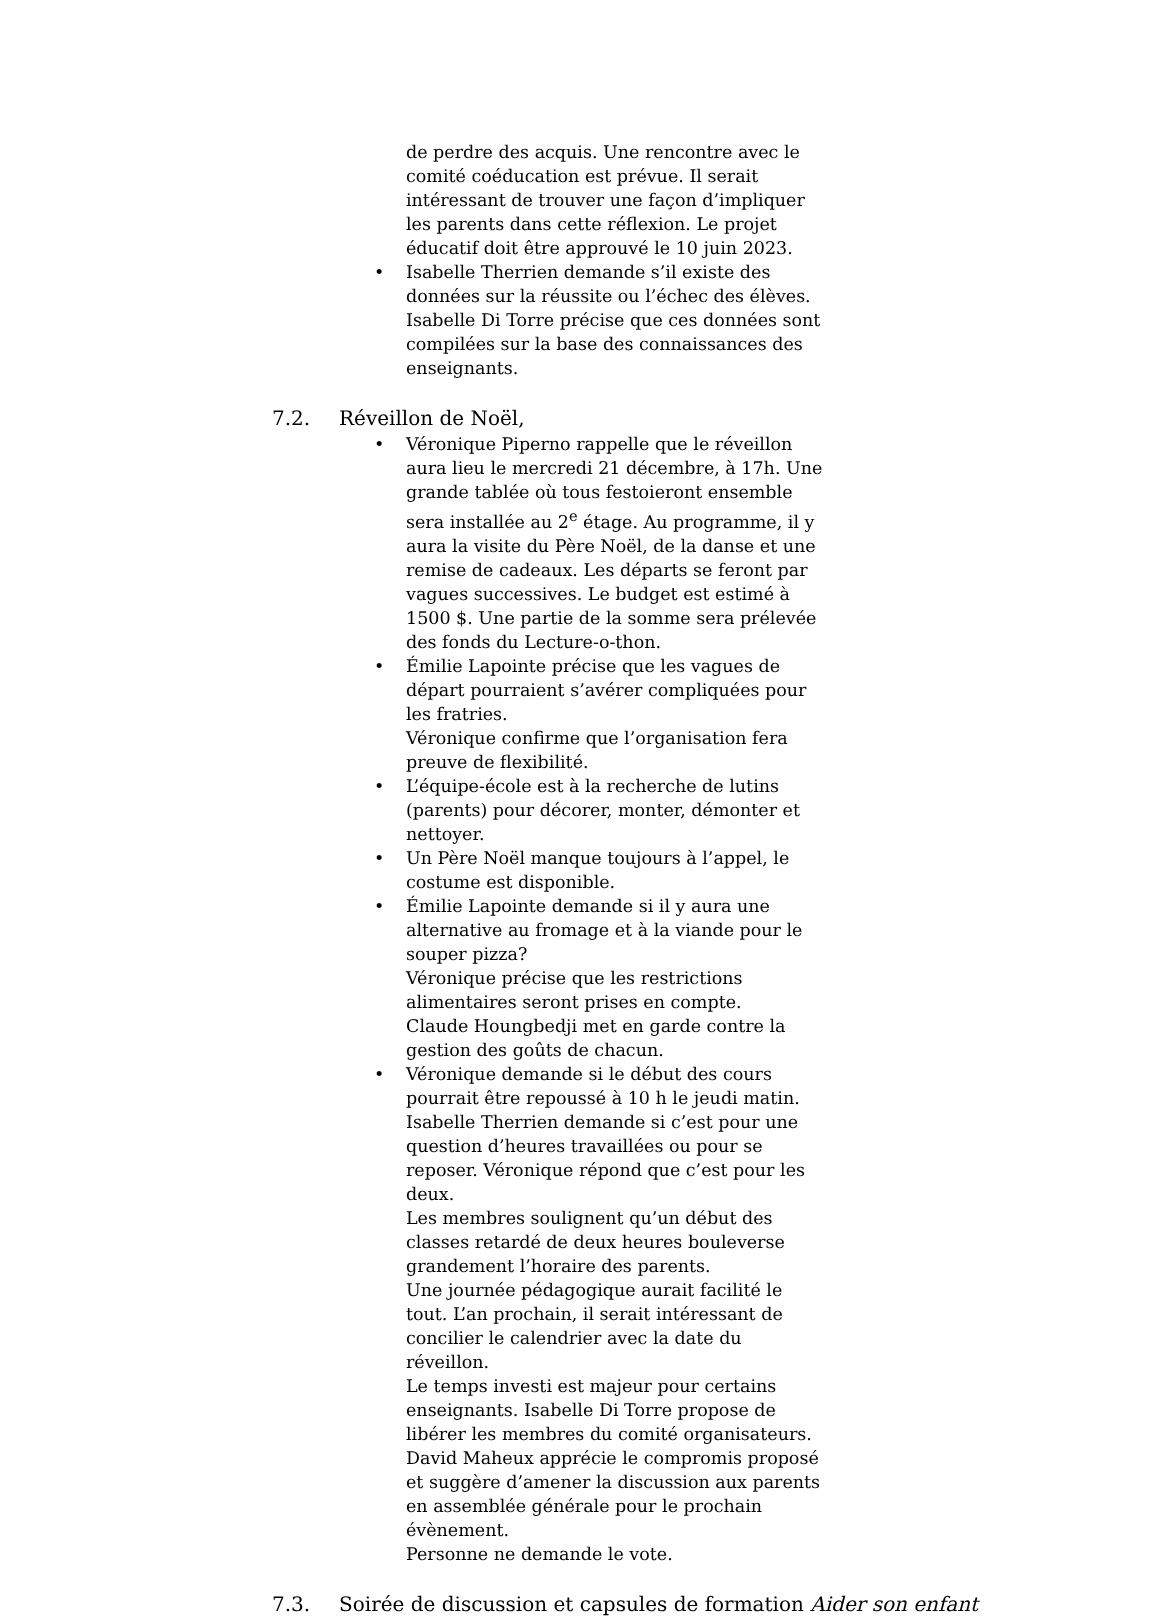de perdre des acquis. Une rencontre avec le comité coéducation est prévue. Il serait intéressant de trouver une façon d’impliquer les parents dans cette réflexion. Le projet éducatif doit être approuvé le 10 juin 2023.
• Isabelle Therrien demande s’il existe des données sur la réussite ou l’échec des élèves.
Isabelle Di Torre précise que ces données sont compilées sur la base des connaissances des enseignants.
7.2. Réveillon de Noël,
• Véronique Piperno rappelle que le réveillon aura lieu le mercredi 21 décembre, à 17h. Une grande tablée où tous festoieront ensemble sera installée au 2<sup>e</sup> étage. Au programme, il y aura la visite du Père Noël, de la danse et une remise de cadeaux. Les départs se feront par vagues successives. Le budget est estimé à 1500 $. Une partie de la somme sera prélevée des fonds du Lecture-o-thon.
• Émilie Lapointe précise que les vagues de départ pourraient s’avérer compliquées pour les fratries.
Véronique confirme que l’organisation fera preuve de flexibilité.
• L’équipe-école est à la recherche de lutins (parents) pour décorer, monter, démonter et nettoyer.
• Un Père Noël manque toujours à l’appel, le costume est disponible.
• Émilie Lapointe demande si il y aura une alternative au fromage et à la viande pour le souper pizza?
Véronique précise que les restrictions alimentaires seront prises en compte.
Claude Houngbedji met en garde contre la gestion des goûts de chacun.
• Véronique demande si le début des cours pourrait être repoussé à 10 h le jeudi matin.
Isabelle Therrien demande si c’est pour une question d’heures travaillées ou pour se reposer. Véronique répond que c’est pour les deux.
Les membres soulignent qu’un début des classes retardé de deux heures bouleverse grandement l’horaire des parents.
Une journée pédagogique aurait facilité le tout. L’an prochain, il serait intéressant de concilier le calendrier avec la date du réveillon.
Le temps investi est majeur pour certains enseignants. Isabelle Di Torre propose de libérer les membres du comité organisateurs.
David Maheux apprécie le compromis proposé et suggère d’amener la discussion aux parents en assemblée générale pour le prochain évènement.
Personne ne demande le vote.
7.3. Soirée de discussion et capsules de formation Aider son enfant